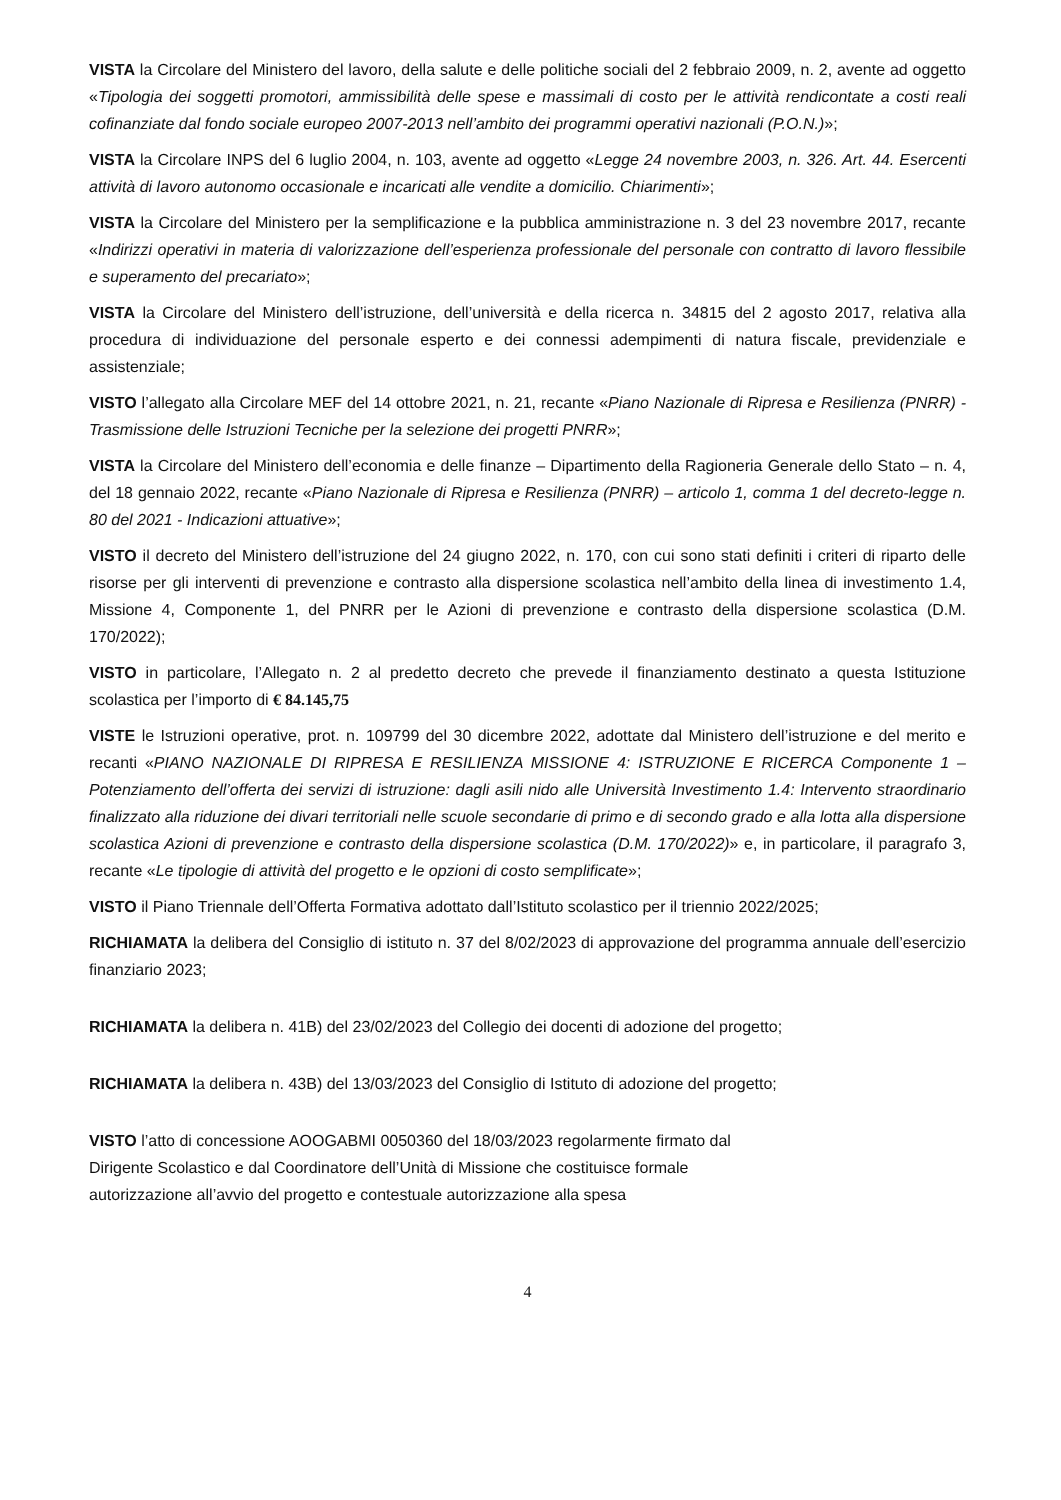VISTA la Circolare del Ministero del lavoro, della salute e delle politiche sociali del 2 febbraio 2009, n. 2, avente ad oggetto «Tipologia dei soggetti promotori, ammissibilità delle spese e massimali di costo per le attività rendicontate a costi reali cofinanziate dal fondo sociale europeo 2007-2013 nell’ambito dei programmi operativi nazionali (P.O.N.)»;
VISTA la Circolare INPS del 6 luglio 2004, n. 103, avente ad oggetto «Legge 24 novembre 2003, n. 326. Art. 44. Esercenti attività di lavoro autonomo occasionale e incaricati alle vendite a domicilio. Chiarimenti»;
VISTA la Circolare del Ministero per la semplificazione e la pubblica amministrazione n. 3 del 23 novembre 2017, recante «Indirizzi operativi in materia di valorizzazione dell’esperienza professionale del personale con contratto di lavoro flessibile e superamento del precariato»;
VISTA la Circolare del Ministero dell’istruzione, dell’università e della ricerca n. 34815 del 2 agosto 2017, relativa alla procedura di individuazione del personale esperto e dei connessi adempimenti di natura fiscale, previdenziale e assistenziale;
VISTO l’allegato alla Circolare MEF del 14 ottobre 2021, n. 21, recante «Piano Nazionale di Ripresa e Resilienza (PNRR) - Trasmissione delle Istruzioni Tecniche per la selezione dei progetti PNRR»;
VISTA la Circolare del Ministero dell’economia e delle finanze – Dipartimento della Ragioneria Generale dello Stato – n. 4, del 18 gennaio 2022, recante «Piano Nazionale di Ripresa e Resilienza (PNRR) – articolo 1, comma 1 del decreto-legge n. 80 del 2021 - Indicazioni attuative»;
VISTO il decreto del Ministero dell’istruzione del 24 giugno 2022, n. 170, con cui sono stati definiti i criteri di riparto delle risorse per gli interventi di prevenzione e contrasto alla dispersione scolastica nell’ambito della linea di investimento 1.4, Missione 4, Componente 1, del PNRR per le Azioni di prevenzione e contrasto della dispersione scolastica (D.M. 170/2022);
VISTO in particolare, l’Allegato n. 2 al predetto decreto che prevede il finanziamento destinato a questa Istituzione scolastica per l’importo di € 84.145,75
VISTE le Istruzioni operative, prot. n. 109799 del 30 dicembre 2022, adottate dal Ministero dell’istruzione e del merito e recanti «PIANO NAZIONALE DI RIPRESA E RESILIENZA MISSIONE 4: ISTRUZIONE E RICERCA Componente 1 – Potenziamento dell’offerta dei servizi di istruzione: dagli asili nido alle Università Investimento 1.4: Intervento straordinario finalizzato alla riduzione dei divari territoriali nelle scuole secondarie di primo e di secondo grado e alla lotta alla dispersione scolastica Azioni di prevenzione e contrasto della dispersione scolastica (D.M. 170/2022)» e, in particolare, il paragrafo 3, recante «Le tipologie di attività del progetto e le opzioni di costo semplificate»;
VISTO il Piano Triennale dell’Offerta Formativa adottato dall’Istituto scolastico per il triennio 2022/2025;
RICHIAMATA la delibera del Consiglio di istituto n. 37 del 8/02/2023 di approvazione del programma annuale dell’esercizio finanziario 2023;
RICHIAMATA la delibera n. 41B) del 23/02/2023 del Collegio dei docenti di adozione del progetto;
RICHIAMATA la delibera n. 43B) del 13/03/2023 del Consiglio di Istituto di adozione del progetto;
VISTO l’atto di concessione AOOGABMI 0050360 del 18/03/2023 regolarmente firmato dal
Dirigente Scolastico e dal Coordinatore dell’Unità di Missione che costituisce formale
autorizzazione all’avvio del progetto e contestuale autorizzazione alla spesa
4